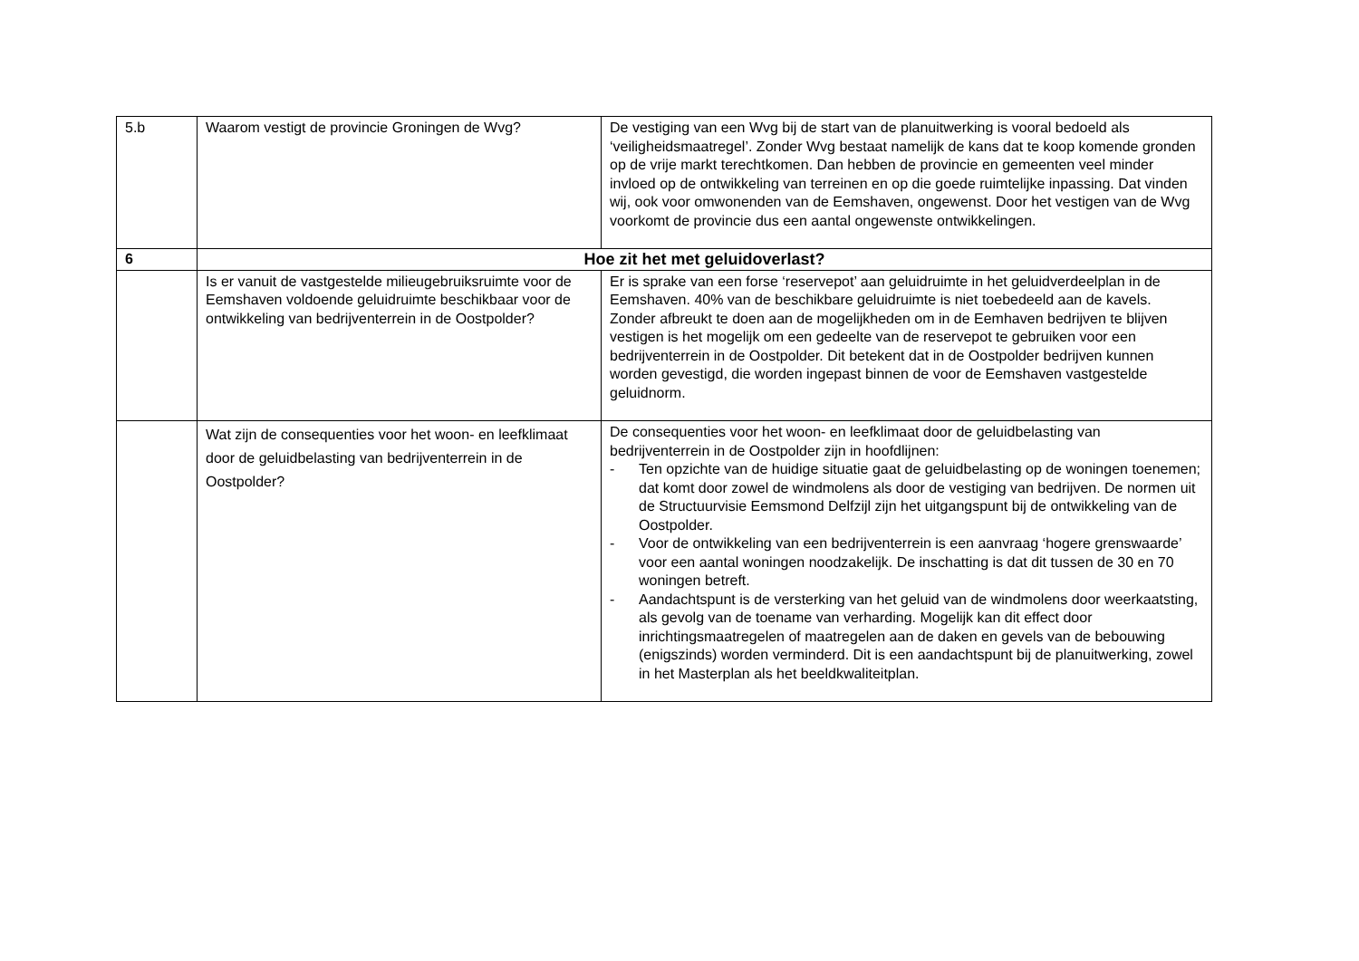| 5.b | Waarom vestigt de provincie Groningen de Wvg? | De vestiging van een Wvg bij de start van de planuitwerking is vooral bedoeld als ‘veiligheidsmaatregel’. Zonder Wvg bestaat namelijk de kans dat te koop komende gronden op de vrije markt terechtkomen. Dan hebben de provincie en gemeenten veel minder invloed op de ontwikkeling van terreinen en op die goede ruimtelijke inpassing. Dat vinden wij, ook voor omwonenden van de Eemshaven, ongewenst. Door het vestigen van de Wvg voorkomt de provincie dus een aantal ongewenste ontwikkelingen. |
| 6 | Hoe zit het met geluidoverlast? | |
| | Is er vanuit de vastgestelde milieugebruiksruimte voor de Eemshaven voldoende geluidruimte beschikbaar voor de ontwikkeling van bedrijventerrein in de Oostpolder? | Er is sprake van een forse ‘reservepot’ aan geluidruimte in het geluidverdeelplan in de Eemshaven. 40% van de beschikbare geluidruimte is niet toebedeeld aan de kavels. Zonder afbreukt te doen aan de mogelijkheden om in de Eemhaven bedrijven te blijven vestigen is het mogelijk om een gedeelte van de reservepot te gebruiken voor een bedrijventerrein in de Oostpolder. Dit betekent dat in de Oostpolder bedrijven kunnen worden gevestigd, die worden ingepast binnen de voor de Eemshaven vastgestelde geluidnorm. |
| | Wat zijn de consequenties voor het woon- en leefklimaat door de geluidbelasting van bedrijventerrein in de Oostpolder? | De consequenties voor het woon- en leefklimaat door de geluidbelasting van bedrijventerrein in de Oostpolder zijn in hoofdlijnen: - Ten opzichte van de huidige situatie gaat de geluidbelasting op de woningen toenemen; dat komt door zowel de windmolens als door de vestiging van bedrijven. De normen uit de Structuurvisie Eemsmond Delfzijl zijn het uitgangspunt bij de ontwikkeling van de Oostpolder. - Voor de ontwikkeling van een bedrijventerrein is een aanvraag ‘hogere grenswaarde’ voor een aantal woningen noodzakelijk. De inschatting is dat dit tussen de 30 en 70 woningen betreft. - Aandachtspunt is de versterking van het geluid van de windmolens door weerkaatsting, als gevolg van de toename van verharding. Mogelijk kan dit effect door inrichtingsmaatregelen of maatregelen aan de daken en gevels van de bebouwing (enigszinds) worden verminderd. Dit is een aandachtspunt bij de planuitwerking, zowel in het Masterplan als het beeldkwaliteitplan. |